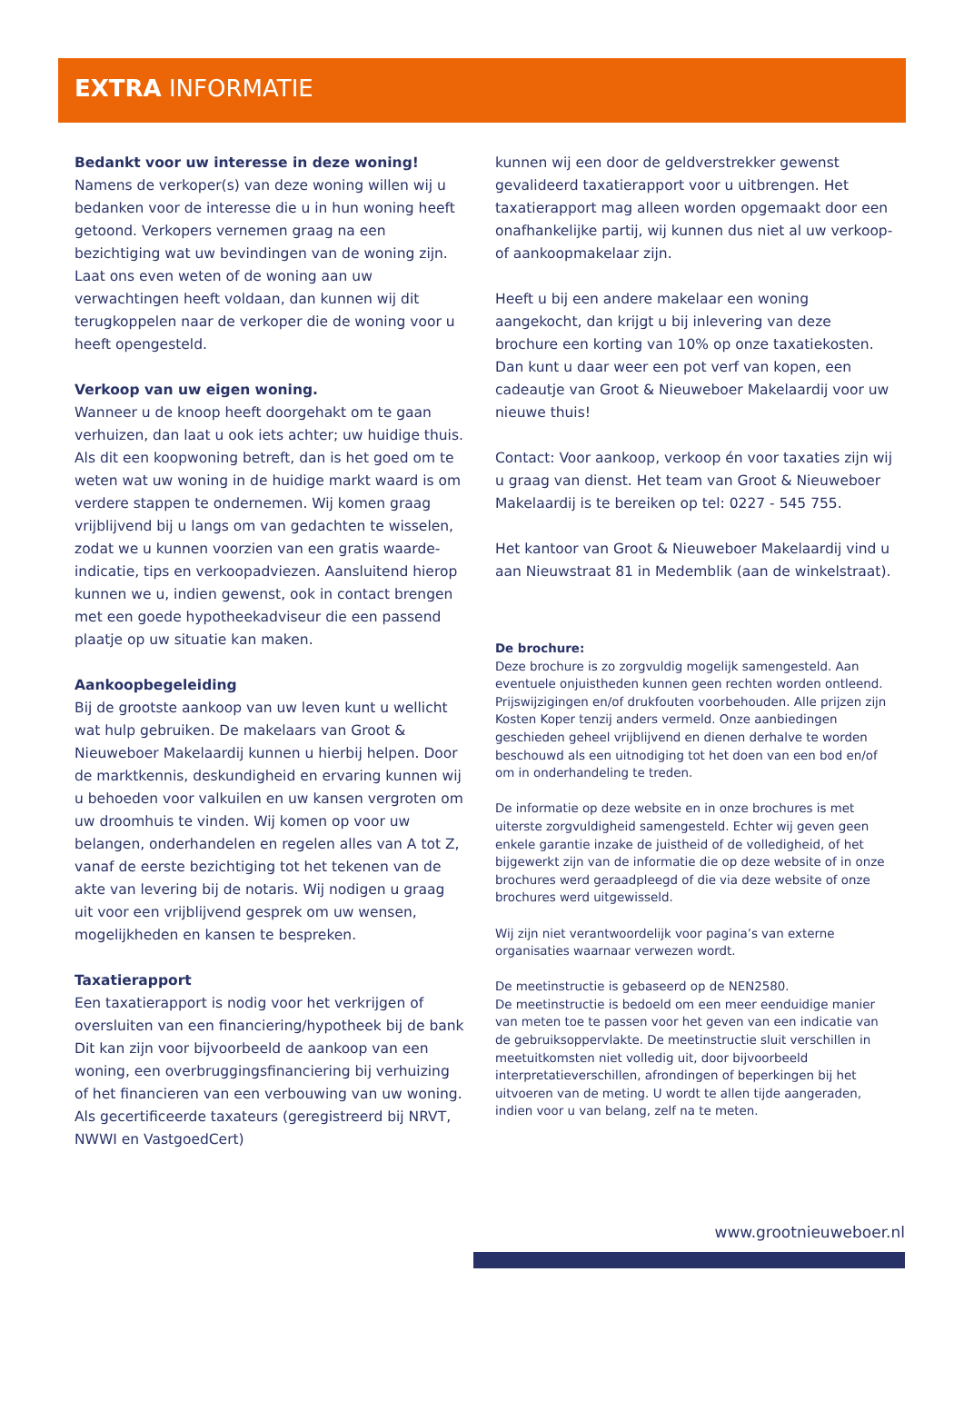EXTRA INFORMATIE
Bedankt voor uw interesse in deze woning!
Namens de verkoper(s) van deze woning willen wij u bedanken voor de interesse die u in hun woning heeft getoond. Verkopers vernemen graag na een bezichtiging wat uw bevindingen van de woning zijn. Laat ons even weten of de woning aan uw verwachtingen heeft voldaan, dan kunnen wij dit terugkoppelen naar de verkoper die de woning voor u heeft opengesteld.
Verkoop van uw eigen woning.
Wanneer u de knoop heeft doorgehakt om te gaan verhuizen, dan laat u ook iets achter; uw huidige thuis. Als dit een koopwoning betreft, dan is het goed om te weten wat uw woning in de huidige markt waard is om verdere stappen te ondernemen. Wij komen graag vrijblijvend bij u langs om van gedachten te wisselen, zodat we u kunnen voorzien van een gratis waarde-indicatie, tips en verkoopadviezen. Aansluitend hierop kunnen we u, indien gewenst, ook in contact brengen met een goede hypotheekadviseur die een passend plaatje op uw situatie kan maken.
Aankoopbegeleiding
Bij de grootste aankoop van uw leven kunt u wellicht wat hulp gebruiken. De makelaars van Groot & Nieuweboer Makelaardij kunnen u hierbij helpen. Door de marktkennis, deskundigheid en ervaring kunnen wij u behoeden voor valkuilen en uw kansen vergroten om uw droomhuis te vinden. Wij komen op voor uw belangen, onderhandelen en regelen alles van A tot Z, vanaf de eerste bezichtiging tot het tekenen van de akte van levering bij de notaris. Wij nodigen u graag uit voor een vrijblijvend gesprek om uw wensen, mogelijkheden en kansen te bespreken.
Taxatierapport
Een taxatierapport is nodig voor het verkrijgen of oversluiten van een financiering/hypotheek bij de bank Dit kan zijn voor bijvoorbeeld de aankoop van een woning, een overbruggingsfinanciering bij verhuizing of het financieren van een verbouwing van uw woning. Als gecertificeerde taxateurs (geregistreerd bij NRVT, NWWI en VastgoedCert)
kunnen wij een door de geldverstrekker gewenst gevalideerd taxatierapport voor u uitbrengen. Het taxatierapport mag alleen worden opgemaakt door een onafhankelijke partij, wij kunnen dus niet al uw verkoop- of aankoopmakelaar zijn.
Heeft u bij een andere makelaar een woning aangekocht, dan krijgt u bij inlevering van deze brochure een korting van 10% op onze taxatiekosten. Dan kunt u daar weer een pot verf van kopen, een cadeautje van Groot & Nieuweboer Makelaardij voor uw nieuwe thuis!
Contact: Voor aankoop, verkoop én voor taxaties zijn wij u graag van dienst. Het team van Groot & Nieuweboer Makelaardij is te bereiken op tel: 0227 - 545 755.
Het kantoor van Groot & Nieuweboer Makelaardij vind u aan Nieuwstraat 81 in Medemblik (aan de winkelstraat).
De brochure:
Deze brochure is zo zorgvuldig mogelijk samengesteld. Aan eventuele onjuistheden kunnen geen rechten worden ontleend. Prijswijzigingen en/of drukfouten voorbehouden. Alle prijzen zijn Kosten Koper tenzij anders vermeld. Onze aanbiedingen geschieden geheel vrijblijvend en dienen derhalve te worden beschouwd als een uitnodiging tot het doen van een bod en/of om in onderhandeling te treden.
De informatie op deze website en in onze brochures is met uiterste zorgvuldigheid samengesteld. Echter wij geven geen enkele garantie inzake de juistheid of de volledigheid, of het bijgewerkt zijn van de informatie die op deze website of in onze brochures werd geraadpleegd of die via deze website of onze brochures werd uitgewisseld.
Wij zijn niet verantwoordelijk voor pagina’s van externe organisaties waarnaar verwezen wordt.
De meetinstructie is gebaseerd op de NEN2580.
De meetinstructie is bedoeld om een meer eenduidige manier van meten toe te passen voor het geven van een indicatie van de gebruiksoppervlakte. De meetinstructie sluit verschillen in meetuitkomsten niet volledig uit, door bijvoorbeeld interpretatieverschillen, afrondingen of beperkingen bij het uitvoeren van de meting. U wordt te allen tijde aangeraden, indien voor u van belang, zelf na te meten.
www.grootnieuweboer.nl